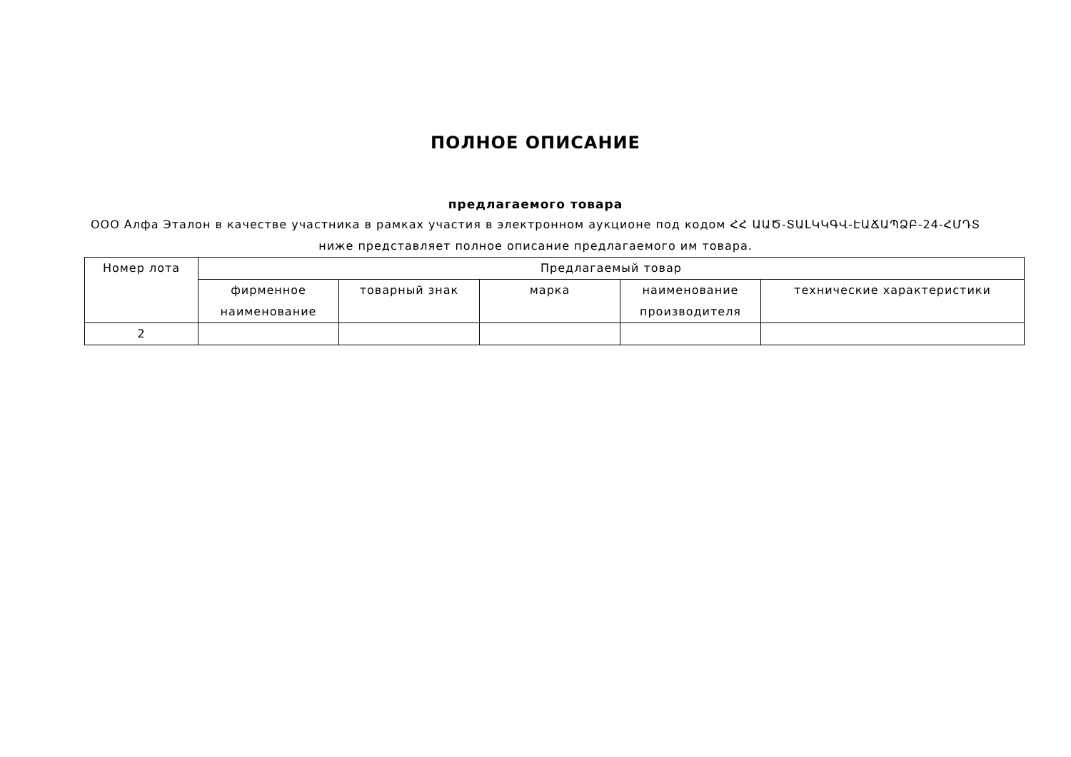ПОЛНОЕ ОПИСАНИЕ
предлагаемого товара
ООО Алфа Эталон в качестве участника в рамках участия в электронном аукционе под кодом ՀՀ ԱԱԾ-ՏԱԼԿԿԳՎ-ԷԱՃԱՊՁԲ-24-ՀՄԴՏ ниже представляет полное описание предлагаемого им товара.
| Номер лота | Предлагаемый товар | | | | |
| --- | --- | --- | --- | --- | --- |
| | фирменное наименование | товарный знак | марка | наименование производителя | технические характеристики |
| 2 | | | | | |